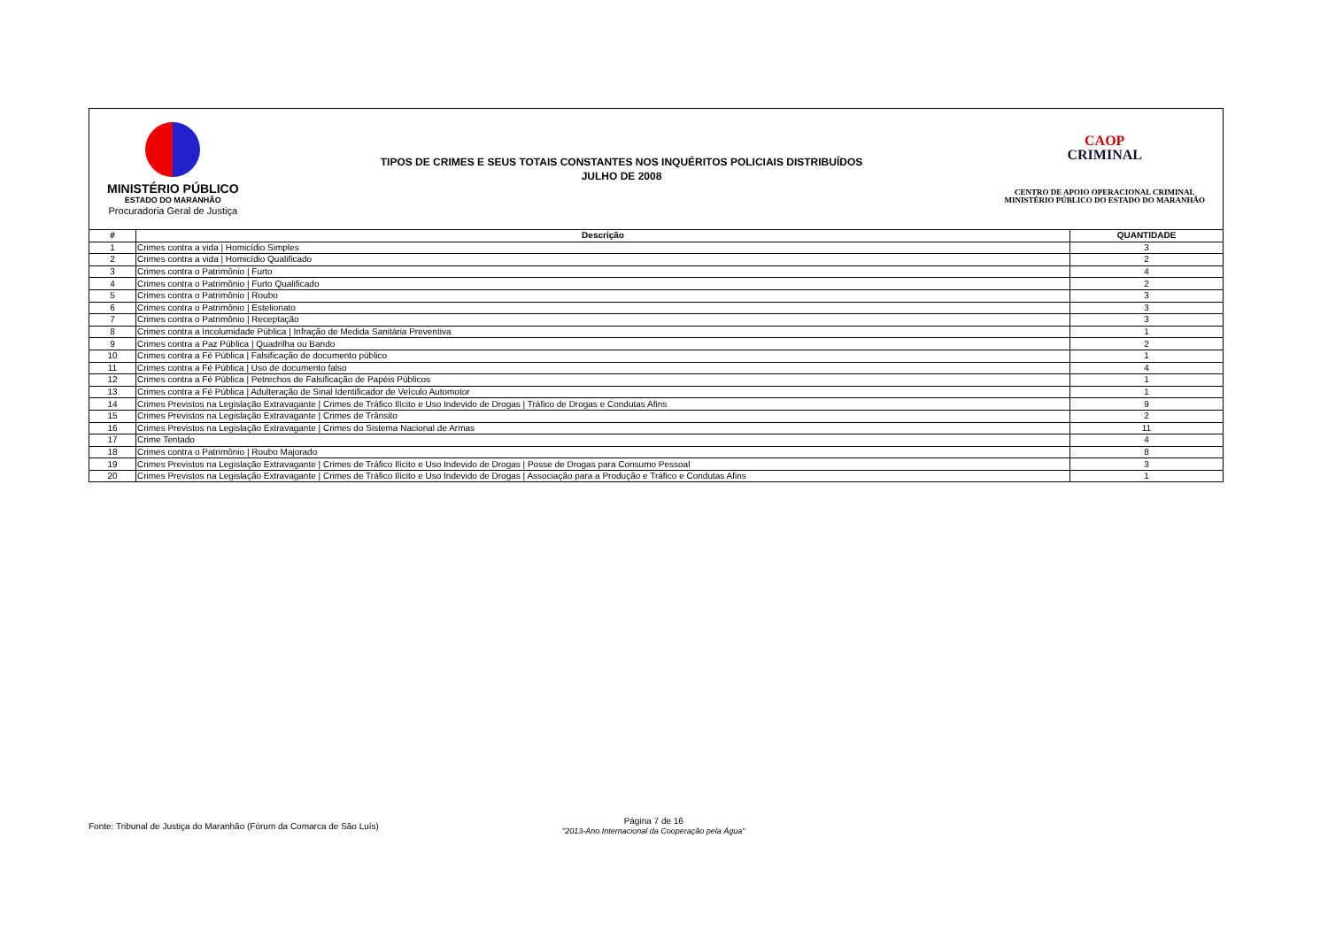MINISTÉRIO PÚBLICO
ESTADO DO MARANHÃO
Procuradoria Geral de Justiça
TIPOS DE CRIMES E SEUS TOTAIS CONSTANTES NOS INQUÉRITOS POLICIAIS DISTRIBUÍDOS
JULHO DE 2008
CAOP
CRIMINAL
CENTRO DE APOIO OPERACIONAL CRIMINAL
MINISTÉRIO PÚBLICO DO ESTADO DO MARANHÃO
| # | Descrição | QUANTIDADE |
| --- | --- | --- |
| 1 | Crimes contra a vida / Homicídio Simples | 3 |
| 2 | Crimes contra a vida / Homicídio Qualificado | 2 |
| 3 | Crimes contra o Patrimônio / Furto | 4 |
| 4 | Crimes contra o Patrimônio / Furto Qualificado | 2 |
| 5 | Crimes contra o Patrimônio / Roubo | 3 |
| 6 | Crimes contra o Patrimônio / Estelionato | 3 |
| 7 | Crimes contra o Patrimônio / Receptação | 3 |
| 8 | Crimes contra a Incolumidade Pública / Infração de Medida Sanitária Preventiva | 1 |
| 9 | Crimes contra a Paz Pública / Quadrilha ou Bando | 2 |
| 10 | Crimes contra a Fé Pública / Falsificação de documento público | 1 |
| 11 | Crimes contra a Fé Pública / Uso de documento falso | 4 |
| 12 | Crimes contra a Fé Pública / Petrechos de Falsificação de Papéis Públicos | 1 |
| 13 | Crimes contra a Fé Pública / Adulteração de Sinal Identificador de Veículo Automotor | 1 |
| 14 | Crimes Previstos na Legislação Extravagante / Crimes de Tráfico Ilícito e Uso Indevido de Drogas / Tráfico de Drogas e Condutas Afins | 9 |
| 15 | Crimes Previstos na Legislação Extravagante / Crimes de Trânsito | 2 |
| 16 | Crimes Previstos na Legislação Extravagante / Crimes do Sistema Nacional de Armas | 11 |
| 17 | Crime Tentado | 4 |
| 18 | Crimes contra o Patrimônio / Roubo Majorado | 8 |
| 19 | Crimes Previstos na Legislação Extravagante / Crimes de Tráfico Ilícito e Uso Indevido de Drogas / Posse de Drogas para Consumo Pessoal | 3 |
| 20 | Crimes Previstos na Legislação Extravagante / Crimes de Tráfico Ilícito e Uso Indevido de Drogas / Associação para a Produção e Tráfico e Condutas Afins | 1 |
Fonte: Tribunal de Justiça do Maranhão (Fórum da Comarca de São Luís)
Página 7 de 16
"2013-Ano Internacional da Cooperação pela Água"